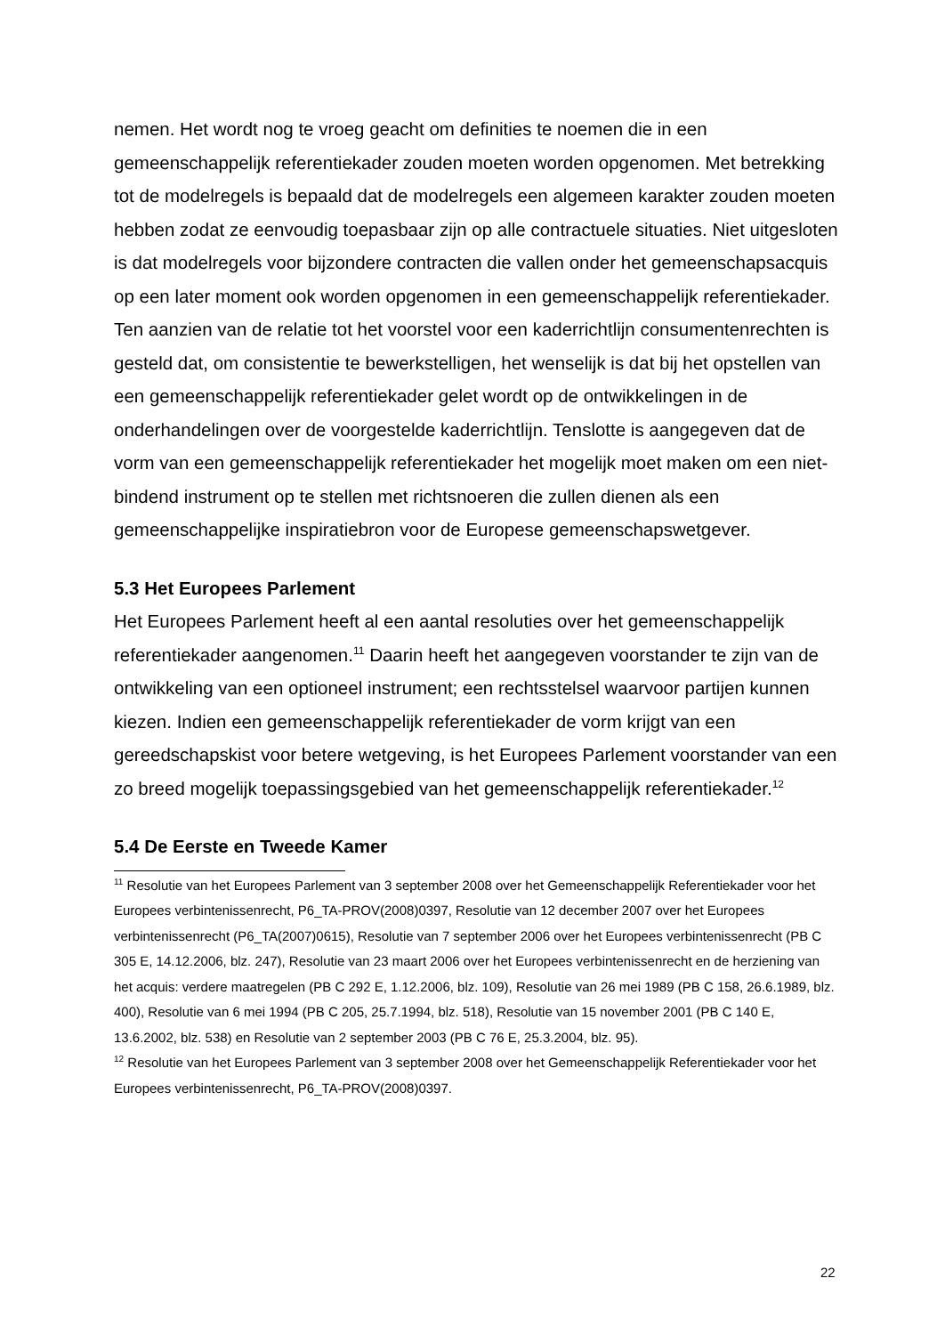nemen. Het wordt nog te vroeg geacht om definities te noemen die in een gemeenschappelijk referentiekader zouden moeten worden opgenomen. Met betrekking tot de modelregels is bepaald dat de modelregels een algemeen karakter zouden moeten hebben zodat ze eenvoudig toepasbaar zijn op alle contractuele situaties. Niet uitgesloten is dat modelregels voor bijzondere contracten die vallen onder het gemeenschapsacquis op een later moment ook worden opgenomen in een gemeenschappelijk referentiekader. Ten aanzien van de relatie tot het voorstel voor een kaderrichtlijn consumentenrechten is gesteld dat, om consistentie te bewerkstelligen, het wenselijk is dat bij het opstellen van een gemeenschappelijk referentiekader gelet wordt op de ontwikkelingen in de onderhandelingen over de voorgestelde kaderrichtlijn. Tenslotte is aangegeven dat de vorm van een gemeenschappelijk referentiekader het mogelijk moet maken om een niet-bindend instrument op te stellen met richtsnoeren die zullen dienen als een gemeenschappelijke inspiratiebron voor de Europese gemeenschapswetgever.
5.3 Het Europees Parlement
Het Europees Parlement heeft al een aantal resoluties over het gemeenschappelijk referentiekader aangenomen.<sup>11</sup> Daarin heeft het aangegeven voorstander te zijn van de ontwikkeling van een optioneel instrument; een rechtsstelsel waarvoor partijen kunnen kiezen. Indien een gemeenschappelijk referentiekader de vorm krijgt van een gereedschapskist voor betere wetgeving, is het Europees Parlement voorstander van een zo breed mogelijk toepassingsgebied van het gemeenschappelijk referentiekader.<sup>12</sup>
5.4 De Eerste en Tweede Kamer
<sup>11</sup> Resolutie van het Europees Parlement van 3 september 2008 over het Gemeenschappelijk Referentiekader voor het Europees verbintenissenrecht, P6_TA-PROV(2008)0397, Resolutie van 12 december 2007 over het Europees verbintenissenrecht (P6_TA(2007)0615), Resolutie van 7 september 2006 over het Europees verbintenissenrecht (PB C 305 E, 14.12.2006, blz. 247), Resolutie van 23 maart 2006 over het Europees verbintenissenrecht en de herziening van het acquis: verdere maatregelen (PB C 292 E, 1.12.2006, blz. 109), Resolutie van 26 mei 1989 (PB C 158, 26.6.1989, blz. 400), Resolutie van 6 mei 1994 (PB C 205, 25.7.1994, blz. 518), Resolutie van 15 november 2001 (PB C 140 E, 13.6.2002, blz. 538) en Resolutie van 2 september 2003 (PB C 76 E, 25.3.2004, blz. 95).
<sup>12</sup> Resolutie van het Europees Parlement van 3 september 2008 over het Gemeenschappelijk Referentiekader voor het Europees verbintenissenrecht, P6_TA-PROV(2008)0397.
22